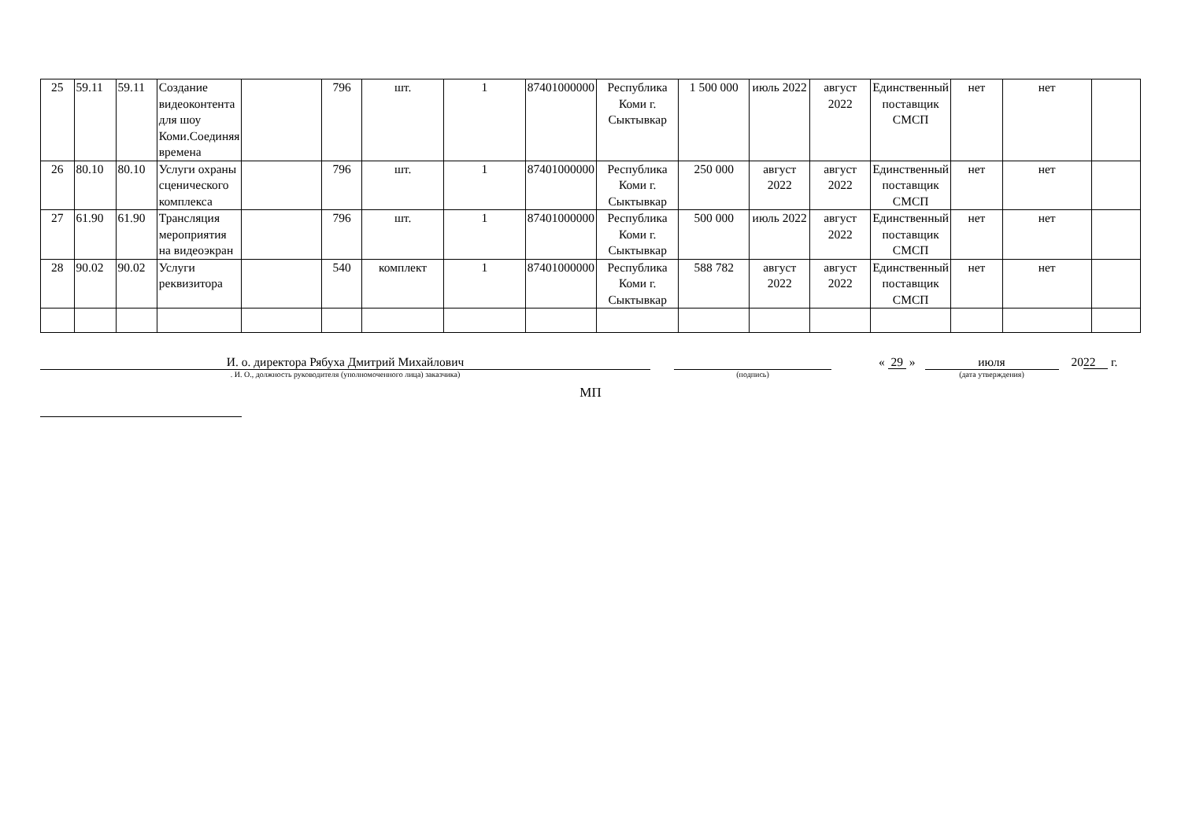| 25 | 59.11 | 59.11 | Создание видеоконтента для шоу Коми.Соединяя времена | | 796 | шт. | 1 | 87401000000 | Республика Коми г. Сыктывкар | 1 500 000 | июль 2022 | август 2022 | Единственный поставщик СМСП | нет | нет | |
| 26 | 80.10 | 80.10 | Услуги охраны сценического комплекса | | 796 | шт. | 1 | 87401000000 | Республика Коми г. Сыктывкар | 250 000 | август 2022 | август 2022 | Единственный поставщик СМСП | нет | нет | |
| 27 | 61.90 | 61.90 | Трансляция мероприятия на видеоэкран | | 796 | шт. | 1 | 87401000000 | Республика Коми г. Сыктывкар | 500 000 | июль 2022 | август 2022 | Единственный поставщик СМСП | нет | нет | |
| 28 | 90.02 | 90.02 | Услуги реквизитора | | 540 | комплект | 1 | 87401000000 | Республика Коми г. Сыктывкар | 588 782 | август 2022 | август 2022 | Единственный поставщик СМСП | нет | нет | |
И. о. директора Рябуха Дмитрий Михайлович
. И. О., должность руководителя (уполномоченного лица) заказчика)
(подпись)
« 29 » июля
(дата утверждения)
2022 г.
МП